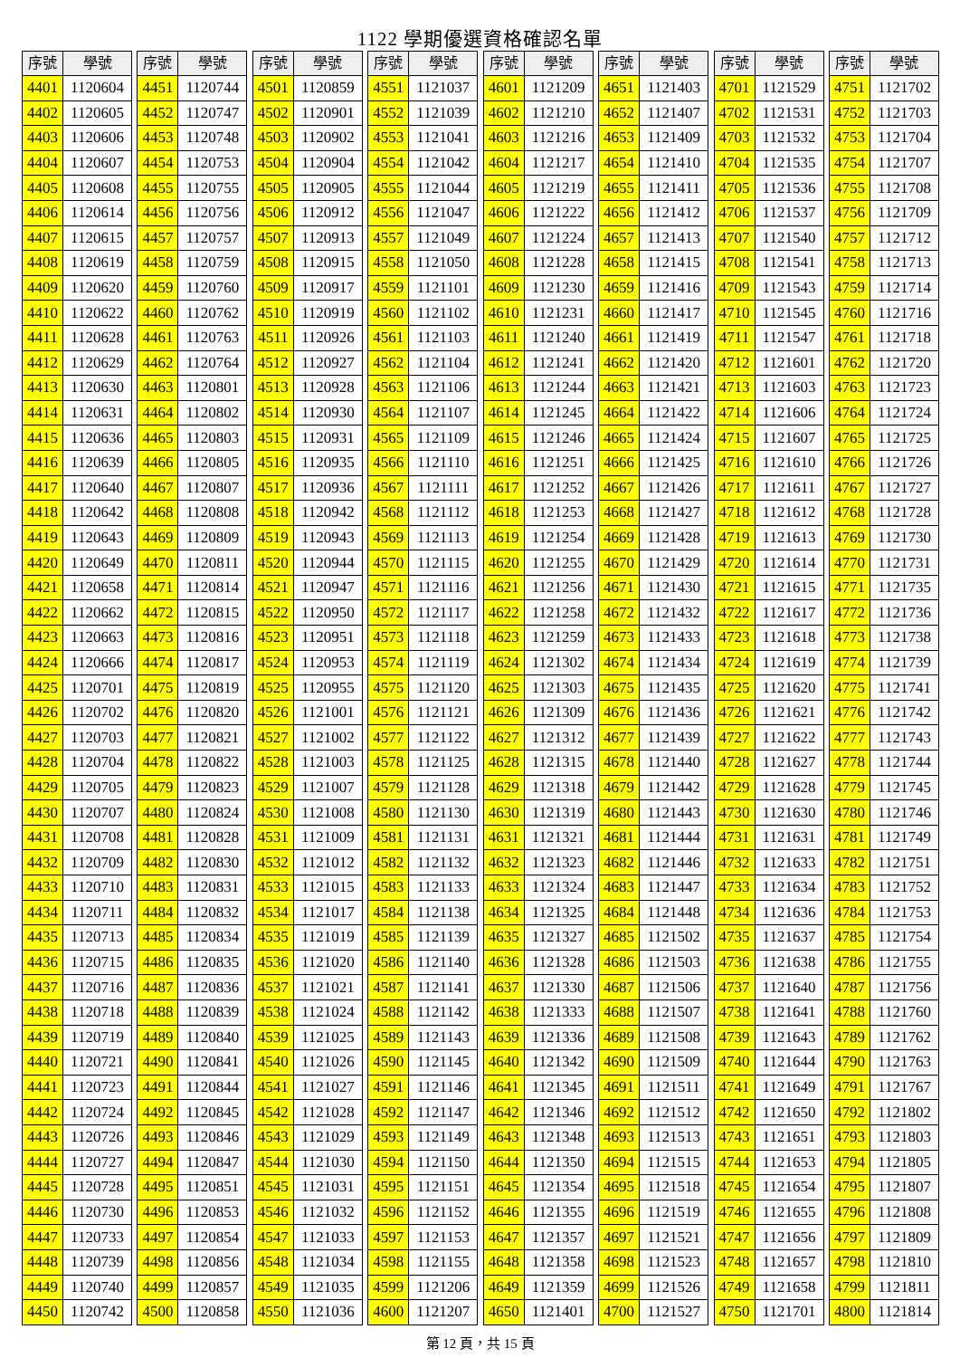1122 學期優選資格確認名單
| 序號 | 學號 |
| --- | --- |
| 4401 | 1120604 |
| 4402 | 1120605 |
| 4403 | 1120606 |
| 4404 | 1120607 |
| 4405 | 1120608 |
| 4406 | 1120614 |
| 4407 | 1120615 |
| 4408 | 1120619 |
| 4409 | 1120620 |
| 4410 | 1120622 |
| 4411 | 1120628 |
| 4412 | 1120629 |
| 4413 | 1120630 |
| 4414 | 1120631 |
| 4415 | 1120636 |
| 4416 | 1120639 |
| 4417 | 1120640 |
| 4418 | 1120642 |
| 4419 | 1120643 |
| 4420 | 1120649 |
| 4421 | 1120658 |
| 4422 | 1120662 |
| 4423 | 1120663 |
| 4424 | 1120666 |
| 4425 | 1120701 |
| 4426 | 1120702 |
| 4427 | 1120703 |
| 4428 | 1120704 |
| 4429 | 1120705 |
| 4430 | 1120707 |
| 4431 | 1120708 |
| 4432 | 1120709 |
| 4433 | 1120710 |
| 4434 | 1120711 |
| 4435 | 1120713 |
| 4436 | 1120715 |
| 4437 | 1120716 |
| 4438 | 1120718 |
| 4439 | 1120719 |
| 4440 | 1120721 |
| 4441 | 1120723 |
| 4442 | 1120724 |
| 4443 | 1120726 |
| 4444 | 1120727 |
| 4445 | 1120728 |
| 4446 | 1120730 |
| 4447 | 1120733 |
| 4448 | 1120739 |
| 4449 | 1120740 |
| 4450 | 1120742 |
| 序號 | 學號 |
| --- | --- |
| 4451 | 1120744 |
| 4452 | 1120747 |
| 4453 | 1120748 |
| 4454 | 1120753 |
| 4455 | 1120755 |
| 4456 | 1120756 |
| 4457 | 1120757 |
| 4458 | 1120759 |
| 4459 | 1120760 |
| 4460 | 1120762 |
| 4461 | 1120763 |
| 4462 | 1120764 |
| 4463 | 1120801 |
| 4464 | 1120802 |
| 4465 | 1120803 |
| 4466 | 1120805 |
| 4467 | 1120807 |
| 4468 | 1120808 |
| 4469 | 1120809 |
| 4470 | 1120811 |
| 4471 | 1120814 |
| 4472 | 1120815 |
| 4473 | 1120816 |
| 4474 | 1120817 |
| 4475 | 1120819 |
| 4476 | 1120820 |
| 4477 | 1120821 |
| 4478 | 1120822 |
| 4479 | 1120823 |
| 4480 | 1120824 |
| 4481 | 1120828 |
| 4482 | 1120830 |
| 4483 | 1120831 |
| 4484 | 1120832 |
| 4485 | 1120834 |
| 4486 | 1120835 |
| 4487 | 1120836 |
| 4488 | 1120839 |
| 4489 | 1120840 |
| 4490 | 1120841 |
| 4491 | 1120844 |
| 4492 | 1120845 |
| 4493 | 1120846 |
| 4494 | 1120847 |
| 4495 | 1120851 |
| 4496 | 1120853 |
| 4497 | 1120854 |
| 4498 | 1120856 |
| 4499 | 1120857 |
| 4500 | 1120858 |
| 序號 | 學號 |
| --- | --- |
| 4501 | 1120859 |
| 4502 | 1120901 |
| 4503 | 1120902 |
| 4504 | 1120904 |
| 4505 | 1120905 |
| 4506 | 1120912 |
| 4507 | 1120913 |
| 4508 | 1120915 |
| 4509 | 1120917 |
| 4510 | 1120919 |
| 4511 | 1120926 |
| 4512 | 1120927 |
| 4513 | 1120928 |
| 4514 | 1120930 |
| 4515 | 1120931 |
| 4516 | 1120935 |
| 4517 | 1120936 |
| 4518 | 1120942 |
| 4519 | 1120943 |
| 4520 | 1120944 |
| 4521 | 1120947 |
| 4522 | 1120950 |
| 4523 | 1120951 |
| 4524 | 1120953 |
| 4525 | 1120955 |
| 4526 | 1121001 |
| 4527 | 1121002 |
| 4528 | 1121003 |
| 4529 | 1121007 |
| 4530 | 1121008 |
| 4531 | 1121009 |
| 4532 | 1121012 |
| 4533 | 1121015 |
| 4534 | 1121017 |
| 4535 | 1121019 |
| 4536 | 1121020 |
| 4537 | 1121021 |
| 4538 | 1121024 |
| 4539 | 1121025 |
| 4540 | 1121026 |
| 4541 | 1121027 |
| 4542 | 1121028 |
| 4543 | 1121029 |
| 4544 | 1121030 |
| 4545 | 1121031 |
| 4546 | 1121032 |
| 4547 | 1121033 |
| 4548 | 1121034 |
| 4549 | 1121035 |
| 4550 | 1121036 |
| 序號 | 學號 |
| --- | --- |
| 4551 | 1121037 |
| 4552 | 1121039 |
| 4553 | 1121041 |
| 4554 | 1121042 |
| 4555 | 1121044 |
| 4556 | 1121047 |
| 4557 | 1121049 |
| 4558 | 1121050 |
| 4559 | 1121101 |
| 4560 | 1121102 |
| 4561 | 1121103 |
| 4562 | 1121104 |
| 4563 | 1121106 |
| 4564 | 1121107 |
| 4565 | 1121109 |
| 4566 | 1121110 |
| 4567 | 1121111 |
| 4568 | 1121112 |
| 4569 | 1121113 |
| 4570 | 1121115 |
| 4571 | 1121116 |
| 4572 | 1121117 |
| 4573 | 1121118 |
| 4574 | 1121119 |
| 4575 | 1121120 |
| 4576 | 1121121 |
| 4577 | 1121122 |
| 4578 | 1121125 |
| 4579 | 1121128 |
| 4580 | 1121130 |
| 4581 | 1121131 |
| 4582 | 1121132 |
| 4583 | 1121133 |
| 4584 | 1121138 |
| 4585 | 1121139 |
| 4586 | 1121140 |
| 4587 | 1121141 |
| 4588 | 1121142 |
| 4589 | 1121143 |
| 4590 | 1121145 |
| 4591 | 1121146 |
| 4592 | 1121147 |
| 4593 | 1121149 |
| 4594 | 1121150 |
| 4595 | 1121151 |
| 4596 | 1121152 |
| 4597 | 1121153 |
| 4598 | 1121155 |
| 4599 | 1121206 |
| 4600 | 1121207 |
| 序號 | 學號 |
| --- | --- |
| 4601 | 1121209 |
| 4602 | 1121210 |
| 4603 | 1121216 |
| 4604 | 1121217 |
| 4605 | 1121219 |
| 4606 | 1121222 |
| 4607 | 1121224 |
| 4608 | 1121228 |
| 4609 | 1121230 |
| 4610 | 1121231 |
| 4611 | 1121240 |
| 4612 | 1121241 |
| 4613 | 1121244 |
| 4614 | 1121245 |
| 4615 | 1121246 |
| 4616 | 1121251 |
| 4617 | 1121252 |
| 4618 | 1121253 |
| 4619 | 1121254 |
| 4620 | 1121255 |
| 4621 | 1121256 |
| 4622 | 1121258 |
| 4623 | 1121259 |
| 4624 | 1121302 |
| 4625 | 1121303 |
| 4626 | 1121309 |
| 4627 | 1121312 |
| 4628 | 1121315 |
| 4629 | 1121318 |
| 4630 | 1121319 |
| 4631 | 1121321 |
| 4632 | 1121323 |
| 4633 | 1121324 |
| 4634 | 1121325 |
| 4635 | 1121327 |
| 4636 | 1121328 |
| 4637 | 1121330 |
| 4638 | 1121333 |
| 4639 | 1121336 |
| 4640 | 1121342 |
| 4641 | 1121345 |
| 4642 | 1121346 |
| 4643 | 1121348 |
| 4644 | 1121350 |
| 4645 | 1121354 |
| 4646 | 1121355 |
| 4647 | 1121357 |
| 4648 | 1121358 |
| 4649 | 1121359 |
| 4650 | 1121401 |
| 序號 | 學號 |
| --- | --- |
| 4651 | 1121403 |
| 4652 | 1121407 |
| 4653 | 1121409 |
| 4654 | 1121410 |
| 4655 | 1121411 |
| 4656 | 1121412 |
| 4657 | 1121413 |
| 4658 | 1121415 |
| 4659 | 1121416 |
| 4660 | 1121417 |
| 4661 | 1121419 |
| 4662 | 1121420 |
| 4663 | 1121421 |
| 4664 | 1121422 |
| 4665 | 1121424 |
| 4666 | 1121425 |
| 4667 | 1121426 |
| 4668 | 1121427 |
| 4669 | 1121428 |
| 4670 | 1121429 |
| 4671 | 1121430 |
| 4672 | 1121432 |
| 4673 | 1121433 |
| 4674 | 1121434 |
| 4675 | 1121435 |
| 4676 | 1121436 |
| 4677 | 1121439 |
| 4678 | 1121440 |
| 4679 | 1121442 |
| 4680 | 1121443 |
| 4681 | 1121444 |
| 4682 | 1121446 |
| 4683 | 1121447 |
| 4684 | 1121448 |
| 4685 | 1121502 |
| 4686 | 1121503 |
| 4687 | 1121506 |
| 4688 | 1121507 |
| 4689 | 1121508 |
| 4690 | 1121509 |
| 4691 | 1121511 |
| 4692 | 1121512 |
| 4693 | 1121513 |
| 4694 | 1121515 |
| 4695 | 1121518 |
| 4696 | 1121519 |
| 4697 | 1121521 |
| 4698 | 1121523 |
| 4699 | 1121526 |
| 4700 | 1121527 |
| 序號 | 學號 |
| --- | --- |
| 4701 | 1121529 |
| 4702 | 1121531 |
| 4703 | 1121532 |
| 4704 | 1121535 |
| 4705 | 1121536 |
| 4706 | 1121537 |
| 4707 | 1121540 |
| 4708 | 1121541 |
| 4709 | 1121543 |
| 4710 | 1121545 |
| 4711 | 1121547 |
| 4712 | 1121601 |
| 4713 | 1121603 |
| 4714 | 1121606 |
| 4715 | 1121607 |
| 4716 | 1121610 |
| 4717 | 1121611 |
| 4718 | 1121612 |
| 4719 | 1121613 |
| 4720 | 1121614 |
| 4721 | 1121615 |
| 4722 | 1121617 |
| 4723 | 1121618 |
| 4724 | 1121619 |
| 4725 | 1121620 |
| 4726 | 1121621 |
| 4727 | 1121622 |
| 4728 | 1121627 |
| 4729 | 1121628 |
| 4730 | 1121630 |
| 4731 | 1121631 |
| 4732 | 1121633 |
| 4733 | 1121634 |
| 4734 | 1121636 |
| 4735 | 1121637 |
| 4736 | 1121638 |
| 4737 | 1121640 |
| 4738 | 1121641 |
| 4739 | 1121643 |
| 4740 | 1121644 |
| 4741 | 1121649 |
| 4742 | 1121650 |
| 4743 | 1121651 |
| 4744 | 1121653 |
| 4745 | 1121654 |
| 4746 | 1121655 |
| 4747 | 1121656 |
| 4748 | 1121657 |
| 4749 | 1121658 |
| 4750 | 1121701 |
| 序號 | 學號 |
| --- | --- |
| 4751 | 1121702 |
| 4752 | 1121703 |
| 4753 | 1121704 |
| 4754 | 1121707 |
| 4755 | 1121708 |
| 4756 | 1121709 |
| 4757 | 1121712 |
| 4758 | 1121713 |
| 4759 | 1121714 |
| 4760 | 1121716 |
| 4761 | 1121718 |
| 4762 | 1121720 |
| 4763 | 1121723 |
| 4764 | 1121724 |
| 4765 | 1121725 |
| 4766 | 1121726 |
| 4767 | 1121727 |
| 4768 | 1121728 |
| 4769 | 1121730 |
| 4770 | 1121731 |
| 4771 | 1121735 |
| 4772 | 1121736 |
| 4773 | 1121738 |
| 4774 | 1121739 |
| 4775 | 1121741 |
| 4776 | 1121742 |
| 4777 | 1121743 |
| 4778 | 1121744 |
| 4779 | 1121745 |
| 4780 | 1121746 |
| 4781 | 1121749 |
| 4782 | 1121751 |
| 4783 | 1121752 |
| 4784 | 1121753 |
| 4785 | 1121754 |
| 4786 | 1121755 |
| 4787 | 1121756 |
| 4788 | 1121760 |
| 4789 | 1121762 |
| 4790 | 1121763 |
| 4791 | 1121767 |
| 4792 | 1121802 |
| 4793 | 1121803 |
| 4794 | 1121805 |
| 4795 | 1121807 |
| 4796 | 1121808 |
| 4797 | 1121809 |
| 4798 | 1121810 |
| 4799 | 1121811 |
| 4800 | 1121814 |
第 12 頁，共 15 頁